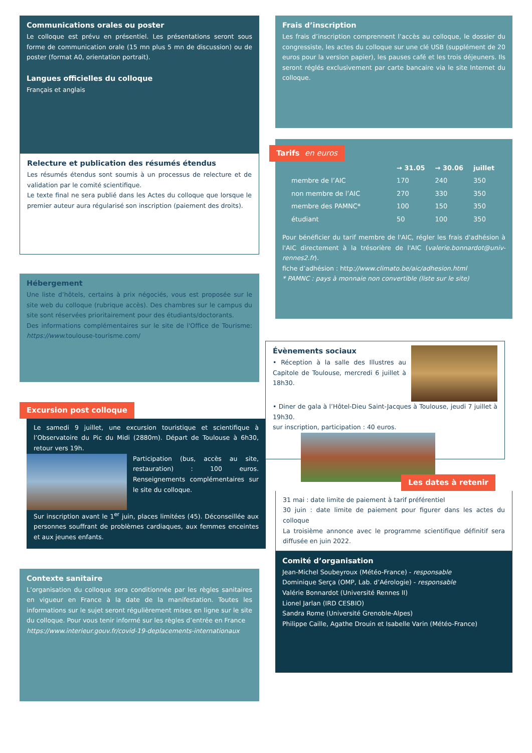Communications orales ou poster
Le colloque est prévu en présentiel. Les présentations seront sous forme de communication orale (15 mn plus 5 mn de discussion) ou de poster (format A0, orientation portrait).
Langues officielles du colloque
Français et anglais
Relecture et publication des résumés étendus
Les résumés étendus sont soumis à un processus de relecture et de validation par le comité scientifique.
Le texte final ne sera publié dans les Actes du colloque que lorsque le premier auteur aura régularisé son inscription (paiement des droits).
Hébergement
Une liste d’hôtels, certains à prix négociés, vous est proposée sur le site web du colloque (rubrique accès). Des chambres sur le campus du site sont réservées prioritairement pour des étudiants/doctorants.
Des informations complémentaires sur le site de l'Office de Tourisme: https://www. toulouse-tourisme.com/
Excursion post colloque
Le samedi 9 juillet, une excursion touristique et scientifique à l’Observatoire du Pic du Midi (2880m). Départ de Toulouse à 6h30, retour vers 19h.
Participation (bus, accès au site, restauration) : 100 euros. Renseignements complémentaires sur le site du colloque.
Sur inscription avant le 1<sup>er</sup> juin, places limitées (45). Déconseillée aux personnes souffrant de problèmes cardiaques, aux femmes enceintes et aux jeunes enfants.
Contexte sanitaire
L’organisation du colloque sera conditionnée par les règles sanitaires en vigueur en France à la date de la manifestation. Toutes les informations sur le sujet seront régulièrement mises en ligne sur le site du colloque. Pour vous tenir informé sur les règles d’entrée en France
https://www.interieur.gouv.fr/covid-19-deplacements-internationaux
Frais d’inscription
Les frais d’inscription comprennent l’accès au colloque, le dossier du congressiste, les actes du colloque sur une clé USB (supplément de 20 euros pour la version papier), les pauses café et les trois déjeuners. Ils seront réglés exclusivement par carte bancaire via le site Internet du colloque.
Tarifs en euros
| | → 31.05 | → 30.06 | juillet |
| --- | --- | --- | --- |
| membre de l’AIC | 170 | 240 | 350 |
| non membre de l’AIC | 270 | 330 | 350 |
| membre des PAMNC* | 100 | 150 | 350 |
| étudiant | 50 | 100 | 350 |
Pour bénéficier du tarif membre de l'AIC, régler les frais d'adhésion à l'AIC directement à la trésorière de l'AIC (valerie.bonnardot@univ-rennes2.fr).
fiche d’adhésion : http://www.climato.be/aic/adhesion.html
* PAMNC : pays à monnaie non convertible (liste sur le site)
Évènements sociaux
• Réception à la salle des Illustres au Capitole de Toulouse, mercredi 6 juillet à 18h30.
• Diner de gala à l’Hôtel-Dieu Saint-Jacques à Toulouse, jeudi 7 juillet à 19h30.
sur inscription, participation : 40 euros.
Les dates à retenir
31 mai : date limite de paiement à tarif préférentiel
30 juin : date limite de paiement pour figurer dans les actes du colloque
La troisième annonce avec le programme scientifique définitif sera diffusée en juin 2022.
Comité d’organisation
Jean-Michel Soubeyroux (Météo-France) - responsable
Dominique Serça (OMP, Lab. d’Aérologie) - responsable
Valérie Bonnardot (Université Rennes II)
Lionel Jarlan (IRD CESBIO)
Sandra Rome (Université Grenoble-Alpes)
Philippe Caille, Agathe Drouin et Isabelle Varin (Météo-France)